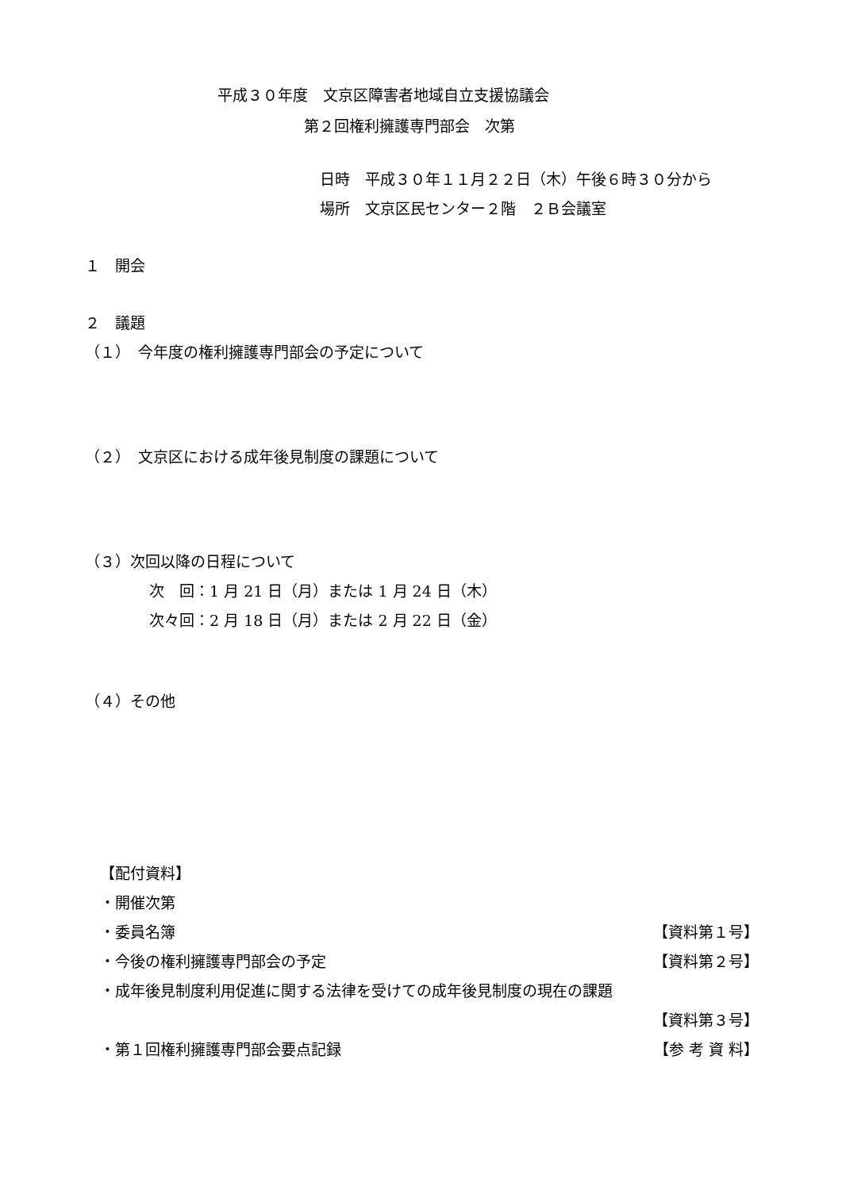平成３０年度　文京区障害者地域自立支援協議会
第２回権利擁護専門部会　次第
日時　平成３０年１１月２２日（木）午後６時３０分から
場所　文京区民センター２階　２Ｂ会議室
１　開会
２　議題
（１）　今年度の権利擁護専門部会の予定について
（２）　文京区における成年後見制度の課題について
（３）次回以降の日程について
次　回：1 月 21 日（月）または 1 月 24 日（木）
次々回：2 月 18 日（月）または 2 月 22 日（金）
（４）その他
【配付資料】
・開催次第
・委員名簿 【資料第１号】
・今後の権利擁護専門部会の予定 【資料第２号】
・成年後見制度利用促進に関する法律を受けての成年後見制度の現在の課題
【資料第３号】
・第１回権利擁護専門部会要点記録 【参 考 資 料】